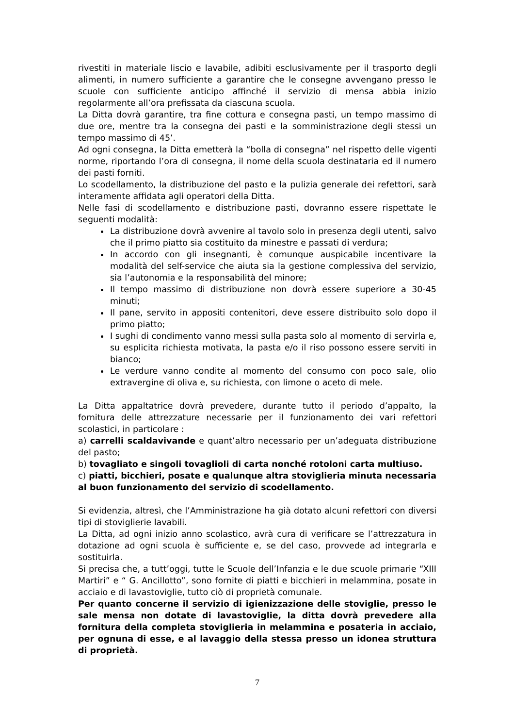rivestiti in materiale liscio e lavabile, adibiti esclusivamente per il trasporto degli alimenti, in numero sufficiente a garantire che le consegne avvengano presso le scuole con sufficiente anticipo affinché il servizio di mensa abbia inizio regolarmente all’ora prefissata da ciascuna scuola.
La Ditta dovrà garantire, tra fine cottura e consegna pasti, un tempo massimo di due ore, mentre tra la consegna dei pasti e la somministrazione degli stessi un tempo massimo di 45’.
Ad ogni consegna, la Ditta emetterà la “bolla di consegna” nel rispetto delle vigenti norme, riportando l’ora di consegna, il nome della scuola destinataria ed il numero dei pasti forniti.
Lo scodellamento, la distribuzione del pasto e la pulizia generale dei refettori, sarà interamente affidata agli operatori della Ditta.
Nelle fasi di scodellamento e distribuzione pasti, dovranno essere rispettate le seguenti modalità:
La distribuzione dovrà avvenire al tavolo solo in presenza degli utenti, salvo che il primo piatto sia costituito da minestre e passati di verdura;
In accordo con gli insegnanti, è comunque auspicabile incentivare la modalità del self-service che aiuta sia la gestione complessiva del servizio, sia l’autonomia e la responsabilità del minore;
Il tempo massimo di distribuzione non dovrà essere superiore a 30-45 minuti;
Il pane, servito in appositi contenitori, deve essere distribuito solo dopo il primo piatto;
I sughi di condimento vanno messi sulla pasta solo al momento di servirla e, su esplicita richiesta motivata, la pasta e/o il riso possono essere serviti in bianco;
Le verdure vanno condite al momento del consumo con poco sale, olio extravergine di oliva e, su richiesta, con limone o aceto di mele.
La Ditta appaltatrice dovrà prevedere, durante tutto il periodo d’appalto, la fornitura delle attrezzature necessarie per il funzionamento dei vari refettori scolastici, in particolare :
a) carrelli scaldavivande e quant’altro necessario per un’adeguata distribuzione del pasto;
b) tovagliato e singoli tovaglioli di carta nonché rotoloni carta multiuso.
c) piatti, bicchieri, posate e qualunque altra stoviglieria minuta necessaria al buon funzionamento del servizio di scodellamento.
Si evidenzia, altresì, che l’Amministrazione ha già dotato alcuni refettori con diversi tipi di stoviglierie lavabili.
La Ditta, ad ogni inizio anno scolastico, avrà cura di verificare se l’attrezzatura in dotazione ad ogni scuola è sufficiente e, se del caso, provvede ad integrarla e sostituirla.
Si precisa che, a tutt’oggi, tutte le Scuole dell’Infanzia e le due scuole primarie “XIII Martiri” e “ G. Ancillotto”, sono fornite di piatti e bicchieri in melammina, posate in acciaio e di lavastoviglie, tutto ciò di proprietà comunale.
Per quanto concerne il servizio di igienizzazione delle stoviglie, presso le sale mensa non dotate di lavastoviglie, la ditta dovrà prevedere alla fornitura della completa stoviglieria in melammina e posateria in acciaio, per ognuna di esse, e al lavaggio della stessa presso un idonea struttura di proprietà.
7